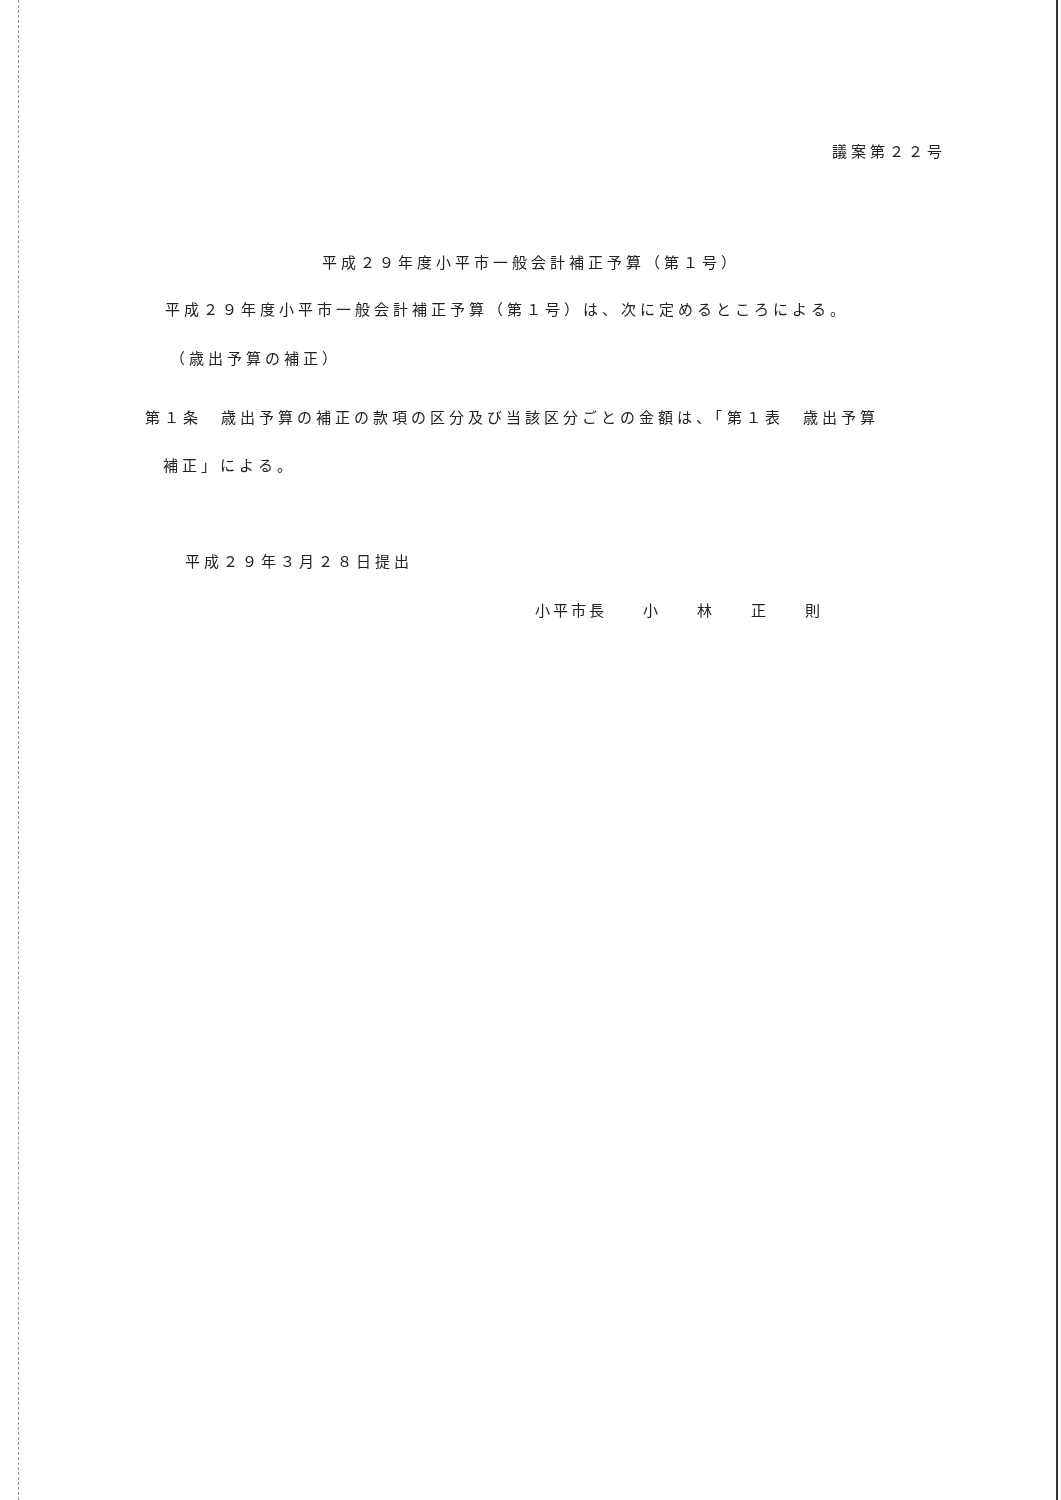議案第２２号
平成２９年度小平市一般会計補正予算（第１号）
平成２９年度小平市一般会計補正予算（第１号）は、次に定めるところによる。
（歳出予算の補正）
第１条　歳出予算の補正の款項の区分及び当該区分ごとの金額は、「第１表　歳出予算
補正」による。
平成２９年３月２８日提出
小平市長　　小　　林　　正　　則